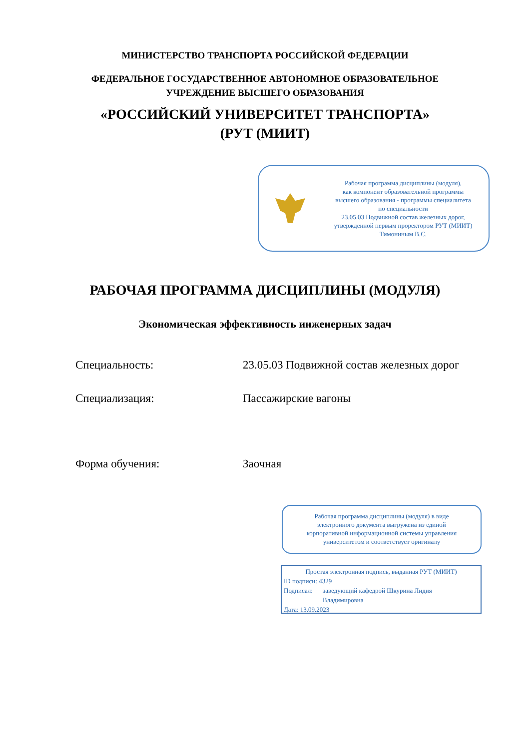МИНИСТЕРСТВО ТРАНСПОРТА РОССИЙСКОЙ ФЕДЕРАЦИИ
ФЕДЕРАЛЬНОЕ ГОСУДАРСТВЕННОЕ АВТОНОМНОЕ ОБРАЗОВАТЕЛЬНОЕ
УЧРЕЖДЕНИЕ ВЫСШЕГО ОБРАЗОВАНИЯ
«РОССИЙСКИЙ УНИВЕРСИТЕТ ТРАНСПОРТА»
(РУТ (МИИТ)
Рабочая программа дисциплины (модуля),
как компонент образовательной программы
высшего образования - программы специалитета
по специальности
23.05.03 Подвижной состав железных дорог,
утвержденной первым проректором РУТ (МИИТ)
Тимониным В.С.
РАБОЧАЯ ПРОГРАММА ДИСЦИПЛИНЫ (МОДУЛЯ)
Экономическая эффективность инженерных задач
Специальность: 23.05.03 Подвижной состав железных дорог
Специализация: Пассажирские вагоны
Форма обучения: Заочная
Рабочая программа дисциплины (модуля) в виде
электронного документа выгружена из единой
корпоративной информационной системы управления
университетом и соответствует оригиналу
Простая электронная подпись, выданная РУТ (МИИТ)
ID подписи: 4329
Подписал: заведующий кафедрой Шкурина Лидия
Владимировна
Дата: 13.09.2023